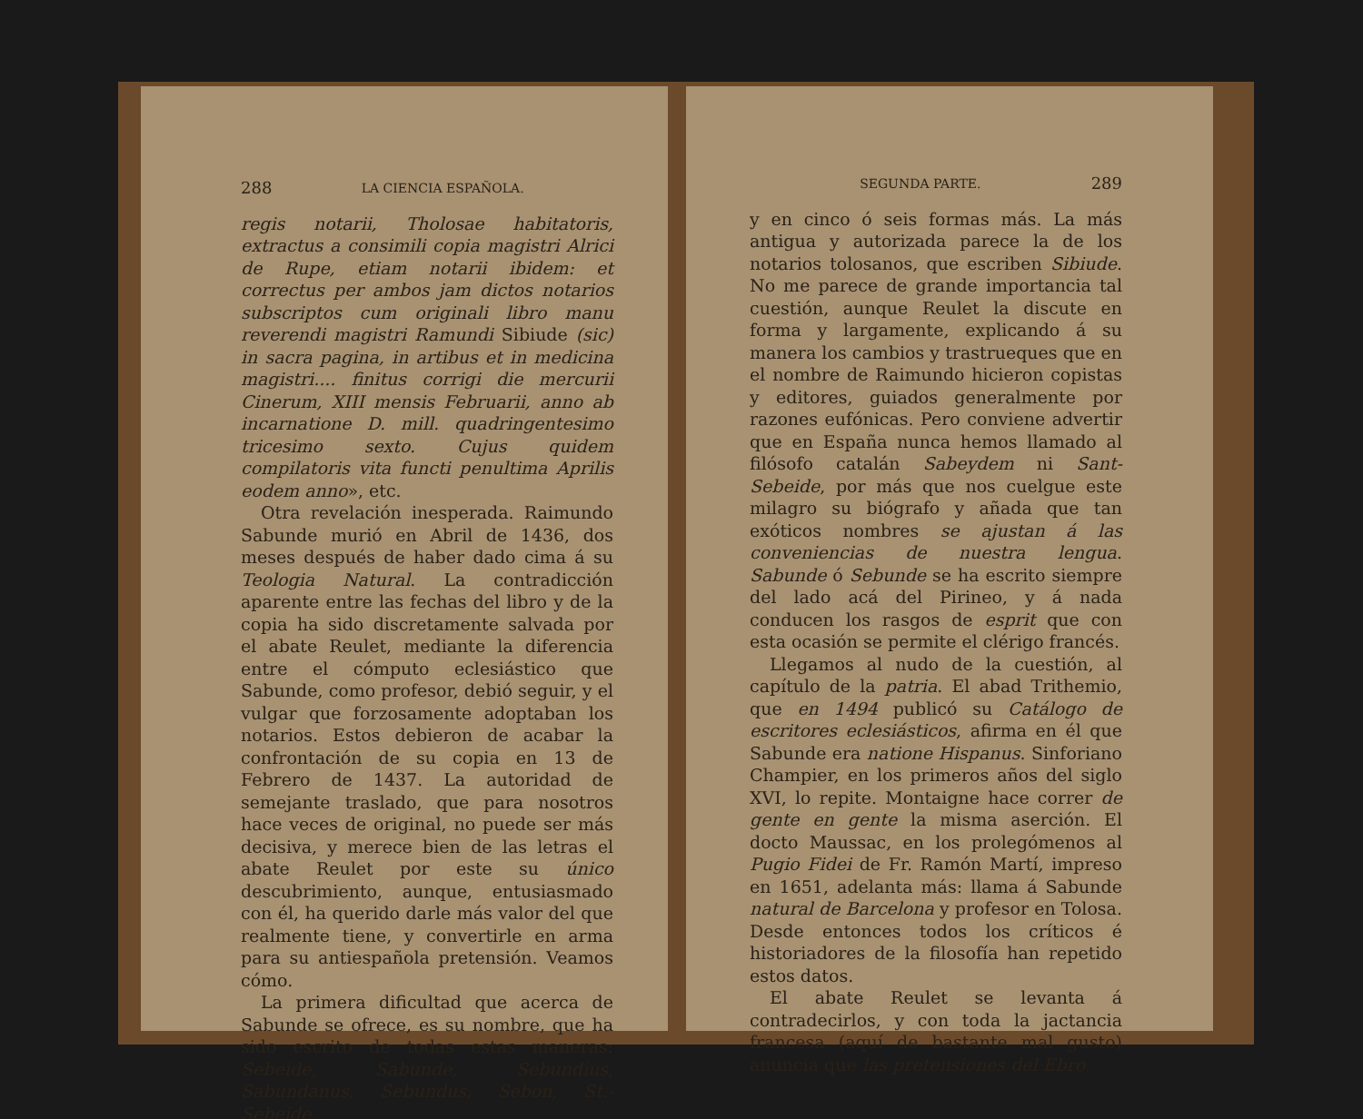288 LA CIENCIA ESPAÑOLA.
regis notarii, Tholosae habitatoris, extractus a consimili copia magistri Alrici de Rupe, etiam notarii ibidem: et correctus per ambos jam dictos notarios subscriptos cum originali libro manu reverendi magistri Ramundi Sibiude (sic) in sacra pagina, in artibus et in medicina magistri.... finitus corrigi die mercurii Cinerum, XIII mensis Februarii, anno ab incarnatione D. mill. quadringentesimo tricesimo sexto. Cujus quidem compilatoris vita functi penultima Aprilis eodem anno», etc.
Otra revelación inesperada. Raimundo Sabunde murió en Abril de 1436, dos meses después de haber dado cima á su Teologia Natural. La contradicción aparente entre las fechas del libro y de la copia ha sido discretamente salvada por el abate Reulet, mediante la diferencia entre el cómputo eclesiástico que Sabunde, como profesor, debió seguir, y el vulgar que forzosamente adoptaban los notarios. Estos debieron de acabar la confrontación de su copia en 13 de Febrero de 1437. La autoridad de semejante traslado, que para nosotros hace veces de original, no puede ser más decisiva, y merece bien de las letras el abate Reulet por este su único descubrimiento, aunque, entusiasmado con él, ha querido darle más valor del que realmente tiene, y convertirle en arma para su antiespañola pretensión. Veamos cómo.
La primera dificultad que acerca de Sabunde se ofrece, es su nombre, que ha sido escrito de todas estas maneras: Sebeide, Sabunde, Sebundius, Sabundanus, Sebundus, Sebon, St.-Sebeide,
SEGUNDA PARTE. 289
y en cinco ó seis formas más. La más antigua y autorizada parece la de los notarios tolosanos, que escriben Sibiude. No me parece de grande importancia tal cuestión, aunque Reulet la discute en forma y largamente, explicando á su manera los cambios y trastrueques que en el nombre de Raimundo hicieron copistas y editores, guiados generalmente por razones eufónicas. Pero conviene advertir que en España nunca hemos llamado al filósofo catalán Sabeydem ni Sant-Sebeide, por más que nos cuelgue este milagro su biógrafo y añada que tan exóticos nombres se ajustan á las conveniencias de nuestra lengua. Sabunde ó Sebunde se ha escrito siempre del lado acá del Pirineo, y á nada conducen los rasgos de esprit que con esta ocasión se permite el clérigo francés.
Llegamos al nudo de la cuestión, al capítulo de la patria. El abad Trithemio, que en 1494 publicó su Catálogo de escritores eclesiásticos, afirma en él que Sabunde era natione Hispanus. Sinforiano Champier, en los primeros años del siglo XVI, lo repite. Montaigne hace correr de gente en gente la misma aserción. El docto Maussac, en los prolegómenos al Pugio Fidei de Fr. Ramón Martí, impreso en 1651, adelanta más: llama á Sabunde natural de Barcelona y profesor en Tolosa. Desde entonces todos los críticos é historiadores de la filosofía han repetido estos datos.
El abate Reulet se levanta á contradecirlos, y con toda la jactancia francesa (aquí de bastante mal gusto) anuncia que las pretensiones del Ebro